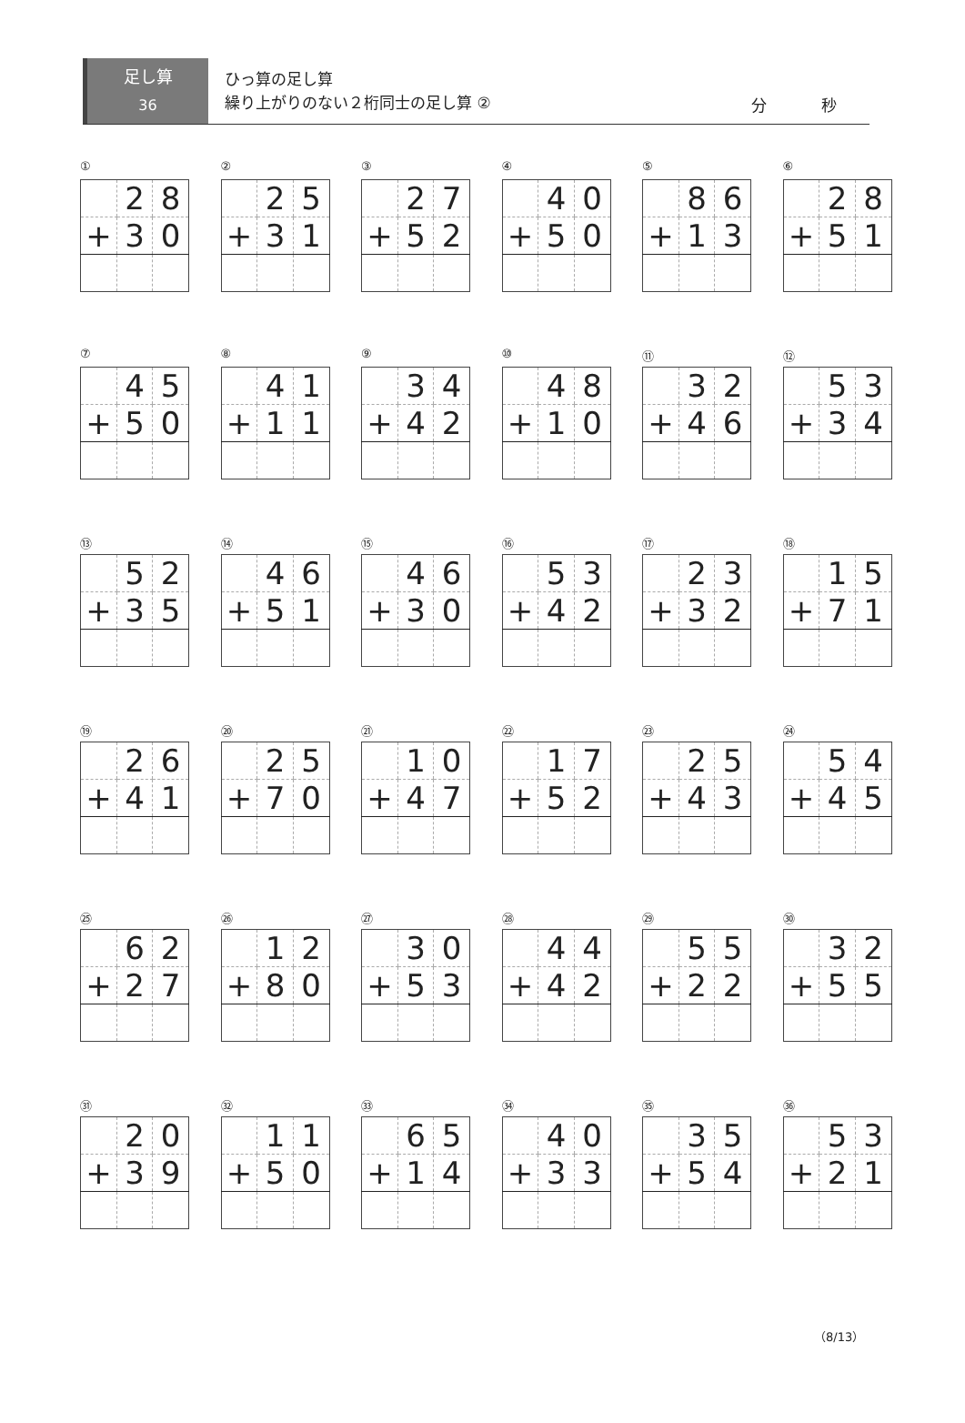足し算
36
ひっ算の足し算
繰り上がりのない２桁同士の足し算 ②
分 秒
①
| | 2 | 8 |
| + | 3 | 0 |
②
| | 2 | 5 |
| + | 3 | 1 |
③
| | 2 | 7 |
| + | 5 | 2 |
④
| | 4 | 0 |
| + | 5 | 0 |
⑤
| | 8 | 6 |
| + | 1 | 3 |
⑥
| | 2 | 8 |
| + | 5 | 1 |
⑦
| | 4 | 5 |
| + | 5 | 0 |
⑧
| | 4 | 1 |
| + | 1 | 1 |
⑨
| | 3 | 4 |
| + | 4 | 2 |
⑩
| | 4 | 8 |
| + | 1 | 0 |
⑪
| | 3 | 2 |
| + | 4 | 6 |
⑫
| | 5 | 3 |
| + | 3 | 4 |
⑬
| | 5 | 2 |
| + | 3 | 5 |
⑭
| | 4 | 6 |
| + | 5 | 1 |
⑮
| | 4 | 6 |
| + | 3 | 0 |
⑯
| | 5 | 3 |
| + | 4 | 2 |
⑰
| | 2 | 3 |
| + | 3 | 2 |
⑱
| | 1 | 5 |
| + | 7 | 1 |
⑲
| | 2 | 6 |
| + | 4 | 1 |
⑳
| | 2 | 5 |
| + | 7 | 0 |
㉑
| | 1 | 0 |
| + | 4 | 7 |
㉒
| | 1 | 7 |
| + | 5 | 2 |
㉓
| | 2 | 5 |
| + | 4 | 3 |
㉔
| | 5 | 4 |
| + | 4 | 5 |
㉕
| | 6 | 2 |
| + | 2 | 7 |
㉖
| | 1 | 2 |
| + | 8 | 0 |
㉗
| | 3 | 0 |
| + | 5 | 3 |
㉘
| | 4 | 4 |
| + | 4 | 2 |
㉙
| | 5 | 5 |
| + | 2 | 2 |
㉚
| | 3 | 2 |
| + | 5 | 5 |
㉛
| | 2 | 0 |
| + | 3 | 9 |
㉜
| | 1 | 1 |
| + | 5 | 0 |
㉝
| | 6 | 5 |
| + | 1 | 4 |
㉞
| | 4 | 0 |
| + | 3 | 3 |
㉟
| | 3 | 5 |
| + | 5 | 4 |
㊱
| | 5 | 3 |
| + | 2 | 1 |
（8/13）